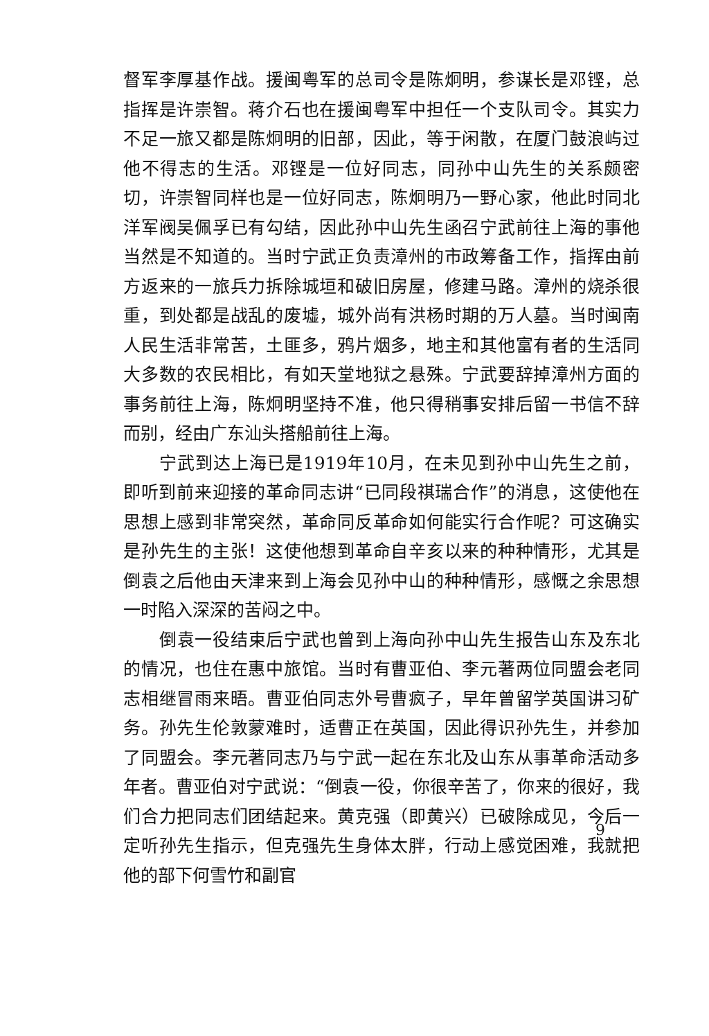督军李厚基作战。援闽粤军的总司令是陈炯明，参谋长是邓铿，总指挥是许崇智。蒋介石也在援闽粤军中担任一个支队司令。其实力不足一旅又都是陈炯明的旧部，因此，等于闲散，在厦门鼓浪屿过他不得志的生活。邓铿是一位好同志，同孙中山先生的关系颇密切，许崇智同样也是一位好同志，陈炯明乃一野心家，他此时同北洋军阀吴佩孚已有勾结，因此孙中山先生函召宁武前往上海的事他当然是不知道的。当时宁武正负责漳州的市政筹备工作，指挥由前方返来的一旅兵力拆除城垣和破旧房屋，修建马路。漳州的烧杀很重，到处都是战乱的废墟，城外尚有洪杨时期的万人墓。当时闽南人民生活非常苦，土匪多，鸦片烟多，地主和其他富有者的生活同大多数的农民相比，有如天堂地狱之悬殊。宁武要辞掉漳州方面的事务前往上海，陈炯明坚持不准，他只得稍事安排后留一书信不辞而别，经由广东汕头搭船前往上海。
宁武到达上海已是1919年10月，在未见到孙中山先生之前，即听到前来迎接的革命同志讲“已同段祺瑞合作”的消息，这使他在思想上感到非常突然，革命同反革命如何能实行合作呢？可这确实是孙先生的主张！这使他想到革命自辛亥以来的种种情形，尤其是倒袁之后他由天津来到上海会见孙中山的种种情形，感慨之余思想一时陷入深深的苦闷之中。
倒袁一役结束后宁武也曾到上海向孙中山先生报告山东及东北的情况，也住在惠中旅馆。当时有曹亚伯、李元著两位同盟会老同志相继冒雨来晤。曹亚伯同志外号曹疯子，早年曾留学英国讲习矿务。孙先生伦敦蒙难时，适曹正在英国，因此得识孙先生，并参加了同盟会。李元著同志乃与宁武一起在东北及山东从事革命活动多年者。曹亚伯对宁武说：“倒袁一役，你很辛苦了，你来的很好，我们合力把同志们团结起来。黄克强（即黄兴）已破除成见，今后一定听孙先生指示，但克强先生身体太胖，行动上感觉困难，我就把他的部下何雪竹和副官
9